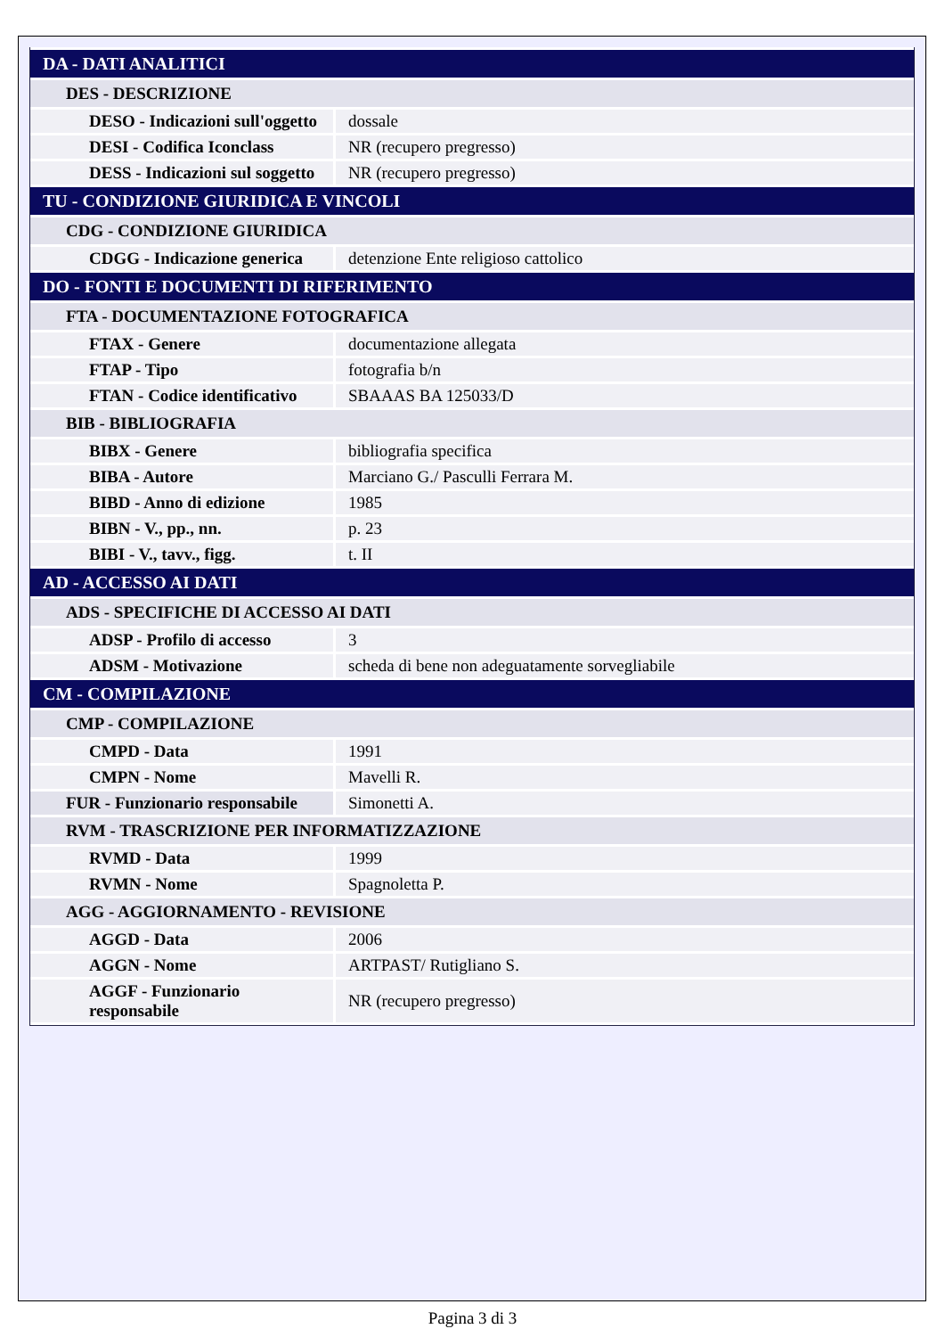| DA - DATI ANALITICI | |
| DES - DESCRIZIONE | |
| DESO - Indicazioni sull'oggetto | dossale |
| DESI - Codifica Iconclass | NR (recupero pregresso) |
| DESS - Indicazioni sul soggetto | NR (recupero pregresso) |
| TU - CONDIZIONE GIURIDICA E VINCOLI | |
| CDG - CONDIZIONE GIURIDICA | |
| CDGG - Indicazione generica | detenzione Ente religioso cattolico |
| DO - FONTI E DOCUMENTI DI RIFERIMENTO | |
| FTA - DOCUMENTAZIONE FOTOGRAFICA | |
| FTAX - Genere | documentazione allegata |
| FTAP - Tipo | fotografia b/n |
| FTAN - Codice identificativo | SBAAAS BA 125033/D |
| BIB - BIBLIOGRAFIA | |
| BIBX - Genere | bibliografia specifica |
| BIBA - Autore | Marciano G./ Pasculli Ferrara M. |
| BIBD - Anno di edizione | 1985 |
| BIBN - V., pp., nn. | p. 23 |
| BIBI - V., tavv., figg. | t. II |
| AD - ACCESSO AI DATI | |
| ADS - SPECIFICHE DI ACCESSO AI DATI | |
| ADSP - Profilo di accesso | 3 |
| ADSM - Motivazione | scheda di bene non adeguatamente sorvegliabile |
| CM - COMPILAZIONE | |
| CMP - COMPILAZIONE | |
| CMPD - Data | 1991 |
| CMPN - Nome | Mavelli R. |
| FUR - Funzionario responsabile | Simonetti A. |
| RVM - TRASCRIZIONE PER INFORMATIZZAZIONE | |
| RVMD - Data | 1999 |
| RVMN - Nome | Spagnoletta P. |
| AGG - AGGIORNAMENTO - REVISIONE | |
| AGGD - Data | 2006 |
| AGGN - Nome | ARTPAST/ Rutigliano S. |
| AGGF - Funzionario responsabile | NR (recupero pregresso) |
Pagina 3 di 3